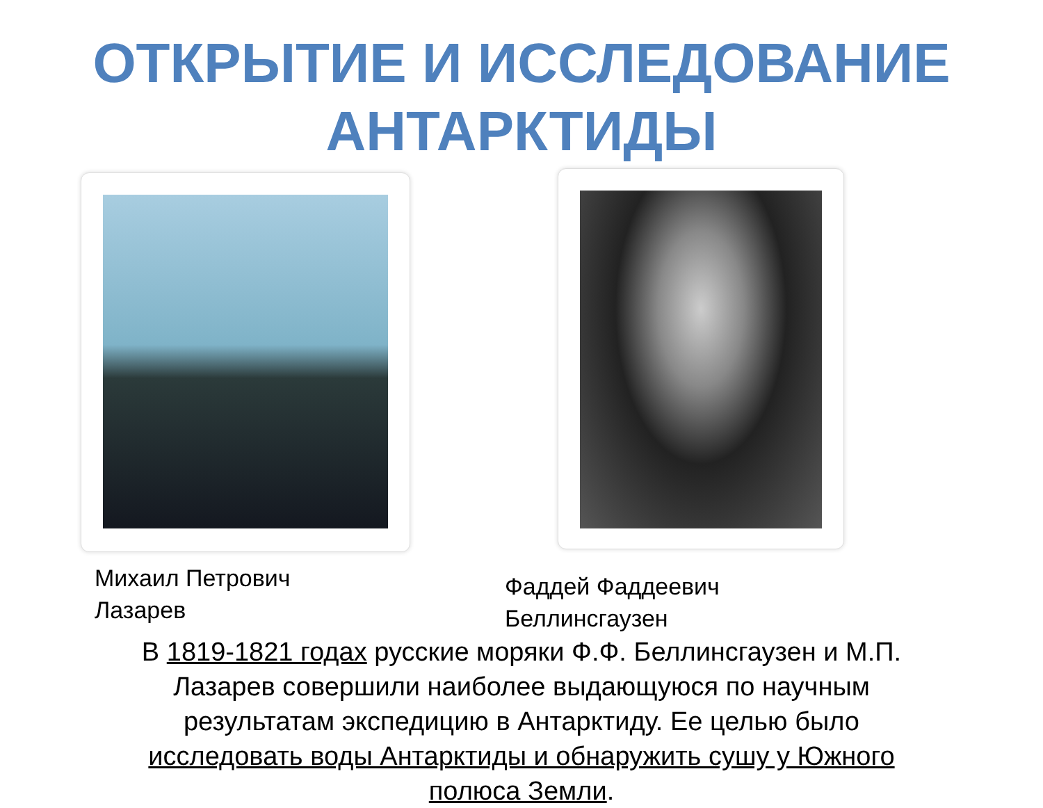ОТКРЫТИЕ И ИССЛЕДОВАНИЕ
АНТАРКТИДЫ
Михаил Петрович
Лазарев
Фаддей Фаддеевич
Беллинсгаузен
В 1819-1821 годах русские моряки Ф.Ф. Беллинсгаузен и М.П. Лазарев совершили наиболее выдающуюся по научным результатам экспедицию в Антарктиду. Ее целью было исследовать воды Антарктиды и обнаружить сушу у Южного полюса Земли.